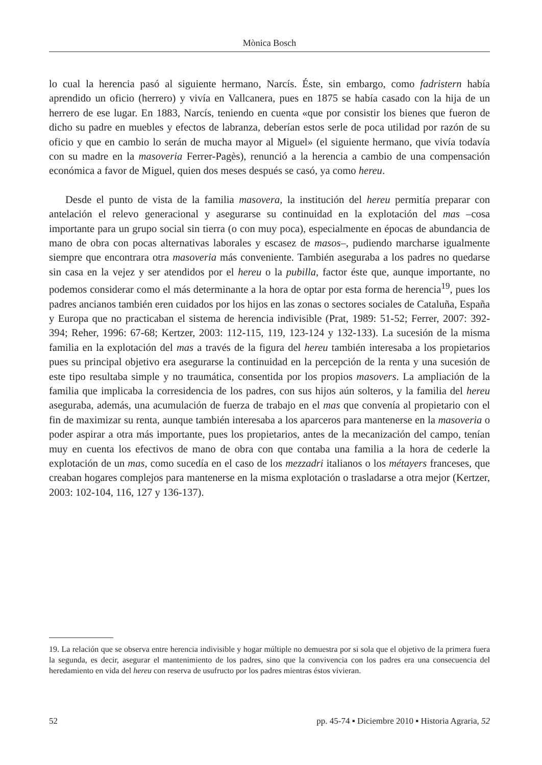Mònica Bosch
lo cual la herencia pasó al siguiente hermano, Narcís. Éste, sin embargo, como fadristern había aprendido un oficio (herrero) y vivía en Vallcanera, pues en 1875 se había casado con la hija de un herrero de ese lugar. En 1883, Narcís, teniendo en cuenta «que por consistir los bienes que fueron de dicho su padre en muebles y efectos de labranza, deberían estos serle de poca utilidad por razón de su oficio y que en cambio lo serán de mucha mayor al Miguel» (el siguiente hermano, que vivía todavía con su madre en la masoveria Ferrer-Pagès), renunció a la herencia a cambio de una compensación económica a favor de Miguel, quien dos meses después se casó, ya como hereu.
Desde el punto de vista de la familia masovera, la institución del hereu permitía preparar con antelación el relevo generacional y asegurarse su continuidad en la explotación del mas –cosa importante para un grupo social sin tierra (o con muy poca), especialmente en épocas de abundancia de mano de obra con pocas alternativas laborales y escasez de masos–, pudiendo marcharse igualmente siempre que encontrara otra masoveria más conveniente. También aseguraba a los padres no quedarse sin casa en la vejez y ser atendidos por el hereu o la pubilla, factor éste que, aunque importante, no podemos considerar como el más determinante a la hora de optar por esta forma de herencia<sup>19</sup>, pues los padres ancianos también eren cuidados por los hijos en las zonas o sectores sociales de Cataluña, España y Europa que no practicaban el sistema de herencia indivisible (Prat, 1989: 51-52; Ferrer, 2007: 392-394; Reher, 1996: 67-68; Kertzer, 2003: 112-115, 119, 123-124 y 132-133). La sucesión de la misma familia en la explotación del mas a través de la figura del hereu también interesaba a los propietarios pues su principal objetivo era asegurarse la continuidad en la percepción de la renta y una sucesión de este tipo resultaba simple y no traumática, consentida por los propios masovers. La ampliación de la familia que implicaba la corresidencia de los padres, con sus hijos aún solteros, y la familia del hereu aseguraba, además, una acumulación de fuerza de trabajo en el mas que convenía al propietario con el fin de maximizar su renta, aunque también interesaba a los aparceros para mantenerse en la masoveria o poder aspirar a otra más importante, pues los propietarios, antes de la mecanización del campo, tenían muy en cuenta los efectivos de mano de obra con que contaba una familia a la hora de cederle la explotación de un mas, como sucedía en el caso de los mezzadri italianos o los métayers franceses, que creaban hogares complejos para mantenerse en la misma explotación o trasladarse a otra mejor (Kertzer, 2003: 102-104, 116, 127 y 136-137).
19. La relación que se observa entre herencia indivisible y hogar múltiple no demuestra por si sola que el objetivo de la primera fuera la segunda, es decir, asegurar el mantenimiento de los padres, sino que la convivencia con los padres era una consecuencia del heredamiento en vida del hereu con reserva de usufructo por los padres mientras éstos vivieran.
52 pp. 45-74 ▪ Diciembre 2010 ▪ Historia Agraria, 52